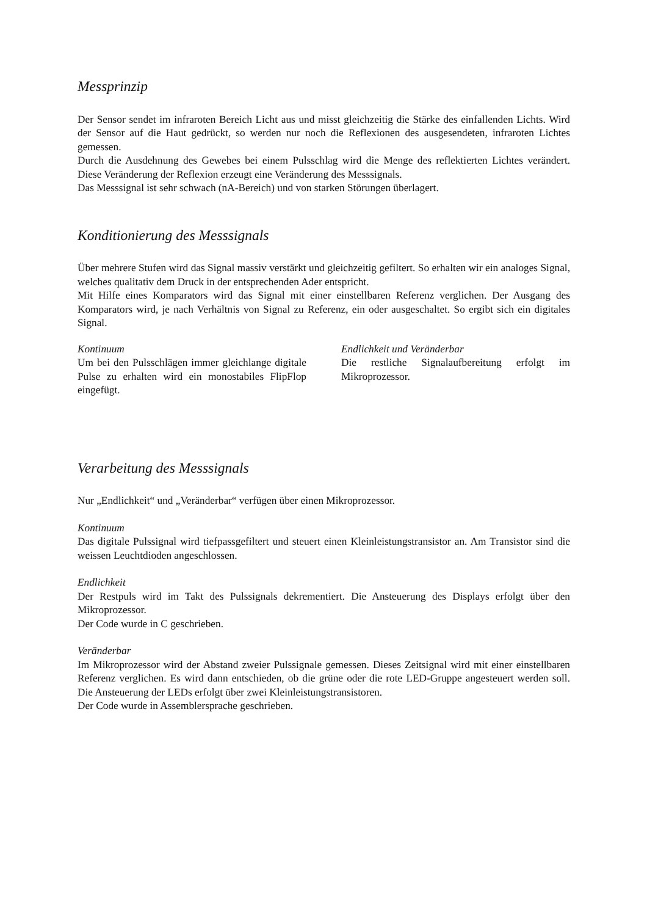Messprinzip
Der Sensor sendet im infraroten Bereich Licht aus und misst gleichzeitig die Stärke des einfallenden Lichts. Wird der Sensor auf die Haut gedrückt, so werden nur noch die Reflexionen des ausgesendeten, infraroten Lichtes gemessen.
Durch die Ausdehnung des Gewebes bei einem Pulsschlag wird die Menge des reflektierten Lichtes verändert. Diese Veränderung der Reflexion erzeugt eine Veränderung des Messsignals.
Das Messsignal ist sehr schwach (nA-Bereich) und von starken Störungen überlagert.
Konditionierung des Messsignals
Über mehrere Stufen wird das Signal massiv verstärkt und gleichzeitig gefiltert. So erhalten wir ein analoges Signal, welches qualitativ dem Druck in der entsprechenden Ader entspricht.
Mit Hilfe eines Komparators wird das Signal mit einer einstellbaren Referenz verglichen. Der Ausgang des Komparators wird, je nach Verhältnis von Signal zu Referenz, ein oder ausgeschaltet. So ergibt sich ein digitales Signal.
Kontinuum
Um bei den Pulsschlägen immer gleichlange digitale Pulse zu erhalten wird ein monostabiles FlipFlop eingefügt.
Endlichkeit und Veränderbar
Die restliche Signalaufbereitung erfolgt im Mikroprozessor.
Verarbeitung des Messsignals
Nur „Endlichkeit“ und „Veränderbar“ verfügen über einen Mikroprozessor.
Kontinuum
Das digitale Pulssignal wird tiefpassgefiltert und steuert einen Kleinleistungstransistor an. Am Transistor sind die weissen Leuchtdioden angeschlossen.
Endlichkeit
Der Restpuls wird im Takt des Pulssignals dekrementiert. Die Ansteuerung des Displays erfolgt über den Mikroprozessor.
Der Code wurde in C geschrieben.
Veränderbar
Im Mikroprozessor wird der Abstand zweier Pulssignale gemessen. Dieses Zeitsignal wird mit einer einstellbaren Referenz verglichen. Es wird dann entschieden, ob die grüne oder die rote LED-Gruppe angesteuert werden soll. Die Ansteuerung der LEDs erfolgt über zwei Kleinleistungstransistoren.
Der Code wurde in Assemblersprache geschrieben.